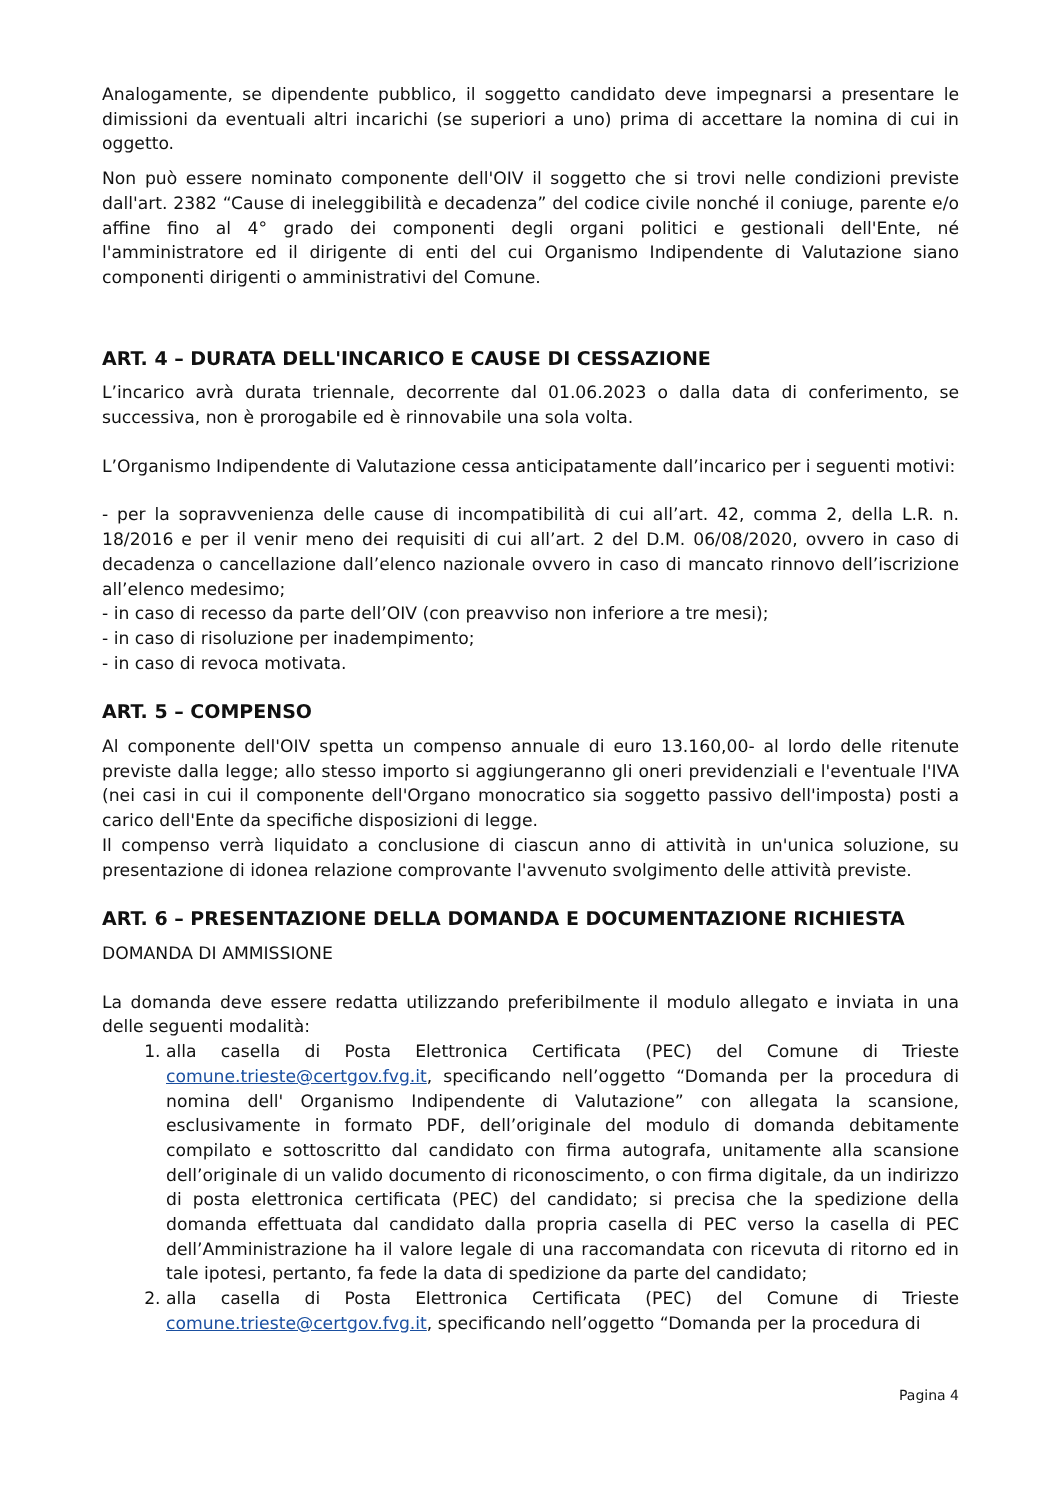Analogamente, se dipendente pubblico, il soggetto candidato deve impegnarsi a presentare le dimissioni da eventuali altri incarichi (se superiori a uno) prima di accettare la nomina di cui in oggetto.
Non può essere nominato componente dell'OIV il soggetto che si trovi nelle condizioni previste dall'art. 2382 “Cause di ineleggibilità e decadenza” del codice civile nonché il coniuge, parente e/o affine fino al 4° grado dei componenti degli organi politici e gestionali dell'Ente, né l'amministratore ed il dirigente di enti del cui Organismo Indipendente di Valutazione siano componenti dirigenti o amministrativi del Comune.
ART. 4 – DURATA DELL'INCARICO E CAUSE DI CESSAZIONE
L’incarico avrà durata triennale, decorrente dal 01.06.2023 o dalla data di conferimento, se successiva, non è prorogabile ed è rinnovabile una sola volta.
L’Organismo Indipendente di Valutazione cessa anticipatamente dall’incarico per i seguenti motivi:
- per la sopravvenienza delle cause di incompatibilità di cui all’art. 42, comma 2, della L.R. n. 18/2016 e per il venir meno dei requisiti di cui all’art. 2 del D.M. 06/08/2020, ovvero in caso di decadenza o cancellazione dall’elenco nazionale ovvero in caso di mancato rinnovo dell’iscrizione all’elenco medesimo;
- in caso di recesso da parte dell’OIV (con preavviso non inferiore a tre mesi);
- in caso di risoluzione per inadempimento;
- in caso di revoca motivata.
ART. 5 – COMPENSO
Al componente dell'OIV spetta un compenso annuale di euro 13.160,00- al lordo delle ritenute previste dalla legge; allo stesso importo si aggiungeranno gli oneri previdenziali e l'eventuale l'IVA (nei casi in cui il componente dell'Organo monocratico sia soggetto passivo dell'imposta) posti a carico dell'Ente da specifiche disposizioni di legge.
Il compenso verrà liquidato a conclusione di ciascun anno di attività in un'unica soluzione, su presentazione di idonea relazione comprovante l'avvenuto svolgimento delle attività previste.
ART. 6 – PRESENTAZIONE DELLA DOMANDA E DOCUMENTAZIONE RICHIESTA
DOMANDA DI AMMISSIONE
La domanda deve essere redatta utilizzando preferibilmente il modulo allegato e inviata in una delle seguenti modalità:
1. alla casella di Posta Elettronica Certificata (PEC) del Comune di Trieste comune.trieste@certgov.fvg.it, specificando nell’oggetto “Domanda per la procedura di nomina dell' Organismo Indipendente di Valutazione” con allegata la scansione, esclusivamente in formato PDF, dell’originale del modulo di domanda debitamente compilato e sottoscritto dal candidato con firma autografa, unitamente alla scansione dell’originale di un valido documento di riconoscimento, o con firma digitale, da un indirizzo di posta elettronica certificata (PEC) del candidato; si precisa che la spedizione della domanda effettuata dal candidato dalla propria casella di PEC verso la casella di PEC dell’Amministrazione ha il valore legale di una raccomandata con ricevuta di ritorno ed in tale ipotesi, pertanto, fa fede la data di spedizione da parte del candidato;
2. alla casella di Posta Elettronica Certificata (PEC) del Comune di Trieste comune.trieste@certgov.fvg.it, specificando nell’oggetto “Domanda per la procedura di
Pagina 4